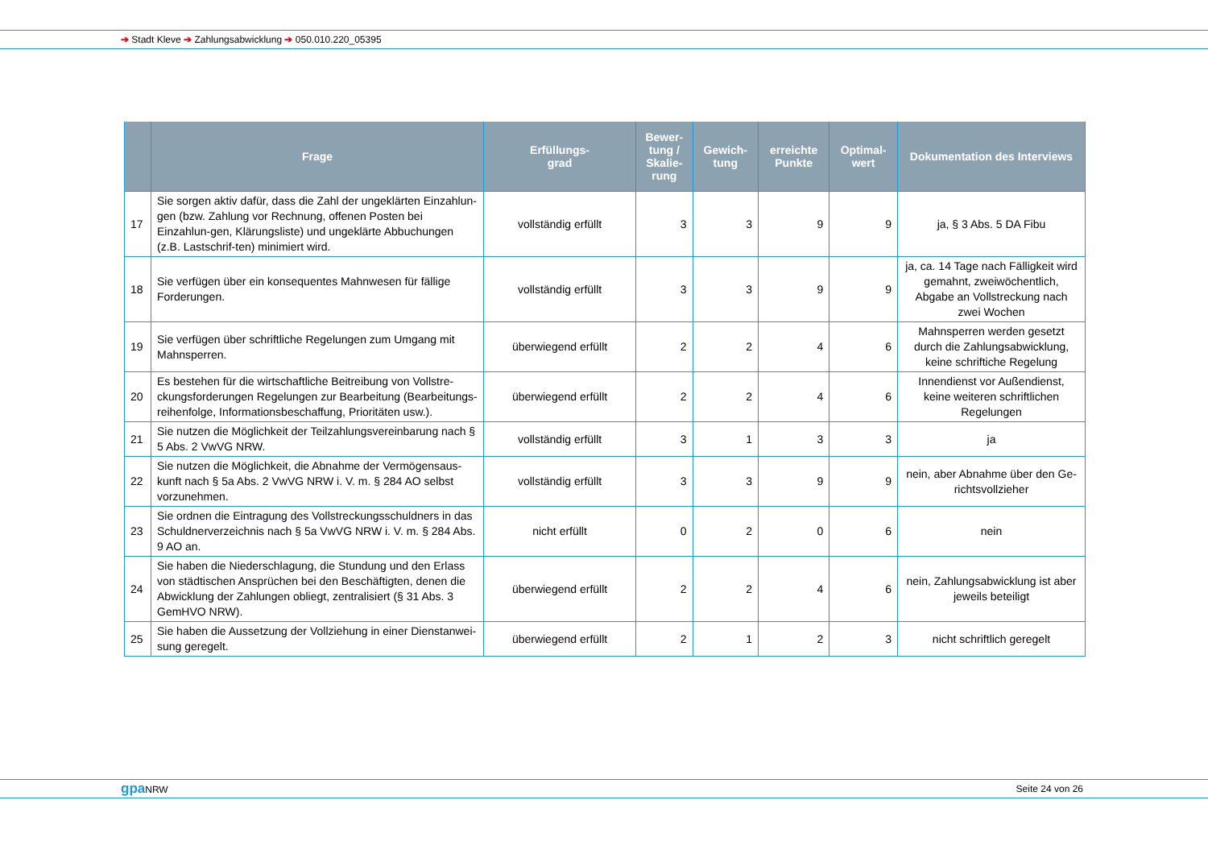➔ Stadt Kleve ➔ Zahlungsabwicklung ➔ 050.010.220_05395
| | Frage | Erfüllungs- grad | Bewer- tung / Skalie- rung | Gewich- tung | erreichte Punkte | Optimal- wert | Dokumentation des Interviews |
| --- | --- | --- | --- | --- | --- | --- | --- |
| 17 | Sie sorgen aktiv dafür, dass die Zahl der ungeklärten Einzahlun-gen (bzw. Zahlung vor Rechnung, offenen Posten bei Einzahlun-gen, Klärungsliste) und ungeklärte Abbuchungen (z.B. Lastschrif-ten) minimiert wird. | vollständig erfüllt | 3 | 3 | 9 | 9 | ja, § 3 Abs. 5 DA Fibu |
| 18 | Sie verfügen über ein konsequentes Mahnwesen für fällige Forderungen. | vollständig erfüllt | 3 | 3 | 9 | 9 | ja, ca. 14 Tage nach Fälligkeit wird gemahnt, zweiwöchentlich, Abgabe an Vollstreckung nach zwei Wochen |
| 19 | Sie verfügen über schriftliche Regelungen zum Umgang mit Mahnsperren. | überwiegend erfüllt | 2 | 2 | 4 | 6 | Mahnsperren werden gesetzt durch die Zahlungsabwicklung, keine schriftiche Regelung |
| 20 | Es bestehen für die wirtschaftliche Beitreibung von Vollstre-ckungsforderungen Regelungen zur Bearbeitung (Bearbeitungs-reihenfolge, Informationsbeschaffung, Prioritäten usw.). | überwiegend erfüllt | 2 | 2 | 4 | 6 | Innendienst vor Außendienst, keine weiteren schriftlichen Regelungen |
| 21 | Sie nutzen die Möglichkeit der Teilzahlungsvereinbarung nach § 5 Abs. 2 VwVG NRW. | vollständig erfüllt | 3 | 1 | 3 | 3 | ja |
| 22 | Sie nutzen die Möglichkeit, die Abnahme der Vermögensaus-kunft nach § 5a Abs. 2 VwVG NRW i. V. m. § 284 AO selbst vorzunehmen. | vollständig erfüllt | 3 | 3 | 9 | 9 | nein, aber Abnahme über den Ge-richtsvollzieher |
| 23 | Sie ordnen die Eintragung des Vollstreckungsschuldners in das Schuldnerverzeichnis nach § 5a VwVG NRW i. V. m. § 284 Abs. 9 AO an. | nicht erfüllt | 0 | 2 | 0 | 6 | nein |
| 24 | Sie haben die Niederschlagung, die Stundung und den Erlass von städtischen Ansprüchen bei den Beschäftigten, denen die Abwicklung der Zahlungen obliegt, zentralisiert (§ 31 Abs. 3 GemHVO NRW). | überwiegend erfüllt | 2 | 2 | 4 | 6 | nein, Zahlungsabwicklung ist aber jeweils beteiligt |
| 25 | Sie haben die Aussetzung der Vollziehung in einer Dienstanwei-sung geregelt. | überwiegend erfüllt | 2 | 1 | 2 | 3 | nicht schriftlich geregelt |
gpa NRW Seite 24 von 26